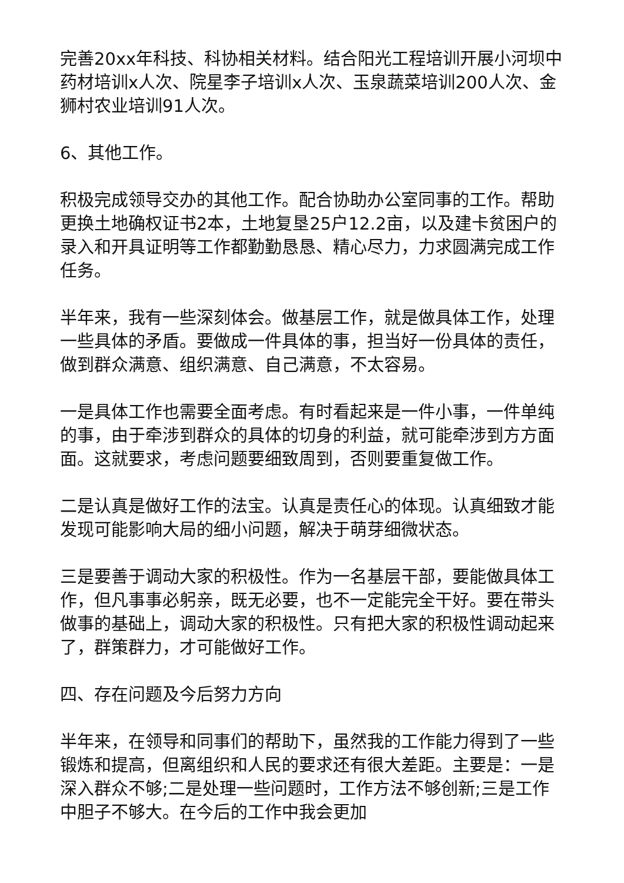完善20xx年科技、科协相关材料。结合阳光工程培训开展小河坝中药材培训x人次、院星李子培训x人次、玉泉蔬菜培训200人次、金狮村农业培训91人次。
6、其他工作。
积极完成领导交办的其他工作。配合协助办公室同事的工作。帮助更换土地确权证书2本，土地复垦25户12.2亩，以及建卡贫困户的录入和开具证明等工作都勤勤恳恳、精心尽力，力求圆满完成工作任务。
半年来，我有一些深刻体会。做基层工作，就是做具体工作，处理一些具体的矛盾。要做成一件具体的事，担当好一份具体的责任，做到群众满意、组织满意、自己满意，不太容易。
一是具体工作也需要全面考虑。有时看起来是一件小事，一件单纯的事，由于牵涉到群众的具体的切身的利益，就可能牵涉到方方面面。这就要求，考虑问题要细致周到，否则要重复做工作。
二是认真是做好工作的法宝。认真是责任心的体现。认真细致才能发现可能影响大局的细小问题，解决于萌芽细微状态。
三是要善于调动大家的积极性。作为一名基层干部，要能做具体工作，但凡事事必躬亲，既无必要，也不一定能完全干好。要在带头做事的基础上，调动大家的积极性。只有把大家的积极性调动起来了，群策群力，才可能做好工作。
四、存在问题及今后努力方向
半年来，在领导和同事们的帮助下，虽然我的工作能力得到了一些锻炼和提高，但离组织和人民的要求还有很大差距。主要是：一是深入群众不够;二是处理一些问题时，工作方法不够创新;三是工作中胆子不够大。在今后的工作中我会更加